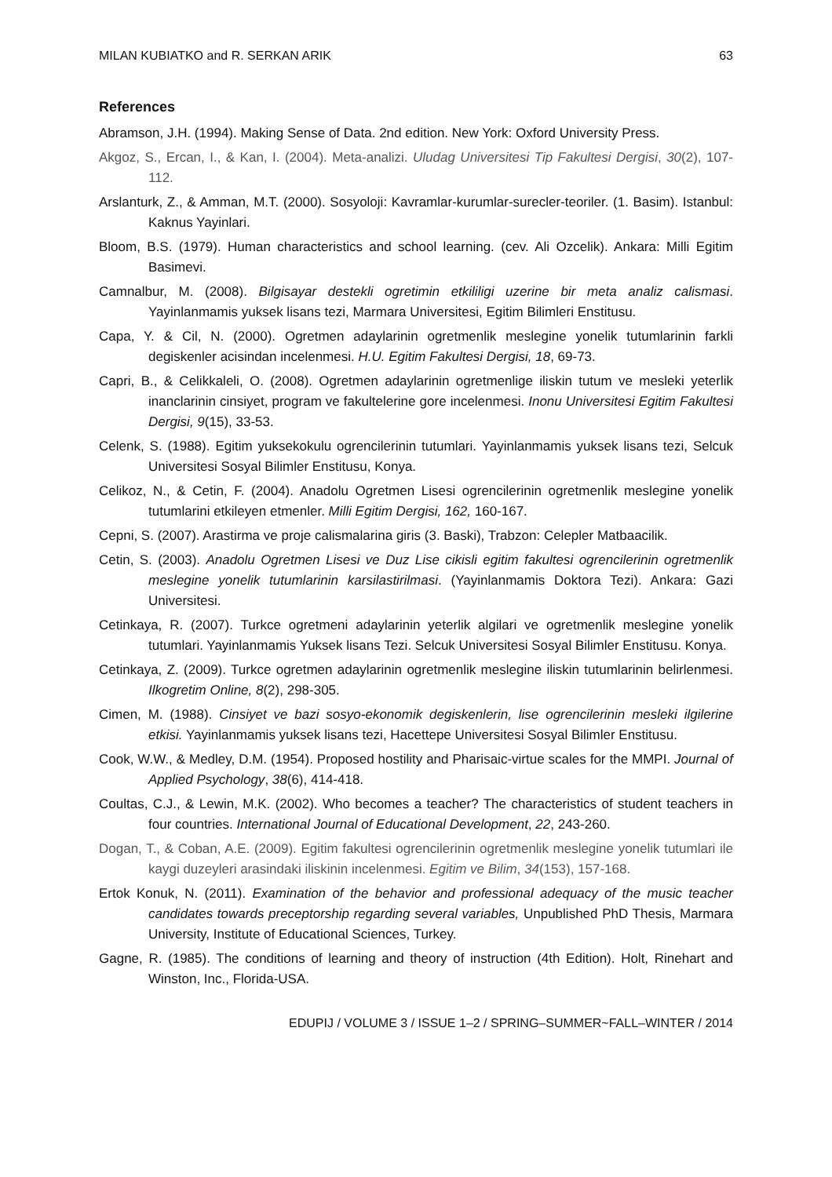MILAN KUBIATKO and R. SERKAN ARIK 63
References
Abramson, J.H. (1994). Making Sense of Data. 2nd edition. New York: Oxford University Press.
Akgoz, S., Ercan, I., & Kan, I. (2004). Meta-analizi. Uludag Universitesi Tip Fakultesi Dergisi, 30(2), 107-112.
Arslanturk, Z., & Amman, M.T. (2000). Sosyoloji: Kavramlar-kurumlar-surecler-teoriler. (1. Basim). Istanbul: Kaknus Yayinlari.
Bloom, B.S. (1979). Human characteristics and school learning. (cev. Ali Ozcelik). Ankara: Milli Egitim Basimevi.
Camnalbur, M. (2008). Bilgisayar destekli ogretimin etkililigi uzerine bir meta analiz calismasi. Yayinlanmamis yuksek lisans tezi, Marmara Universitesi, Egitim Bilimleri Enstitusu.
Capa, Y. & Cil, N. (2000). Ogretmen adaylarinin ogretmenlik meslegine yonelik tutumlarinin farkli degiskenler acisindan incelenmesi. H.U. Egitim Fakultesi Dergisi, 18, 69-73.
Capri, B., & Celikkaleli, O. (2008). Ogretmen adaylarinin ogretmenlige iliskin tutum ve mesleki yeterlik inanclarinin cinsiyet, program ve fakultelerine gore incelenmesi. Inonu Universitesi Egitim Fakultesi Dergisi, 9(15), 33-53.
Celenk, S. (1988). Egitim yuksekokulu ogrencilerinin tutumlari. Yayinlanmamis yuksek lisans tezi, Selcuk Universitesi Sosyal Bilimler Enstitusu, Konya.
Celikoz, N., & Cetin, F. (2004). Anadolu Ogretmen Lisesi ogrencilerinin ogretmenlik meslegine yonelik tutumlarini etkileyen etmenler. Milli Egitim Dergisi, 162, 160-167.
Cepni, S. (2007). Arastirma ve proje calismalarina giris (3. Baski), Trabzon: Celepler Matbaacilik.
Cetin, S. (2003). Anadolu Ogretmen Lisesi ve Duz Lise cikisli egitim fakultesi ogrencilerinin ogretmenlik meslegine yonelik tutumlarinin karsilastirilmasi. (Yayinlanmamis Doktora Tezi). Ankara: Gazi Universitesi.
Cetinkaya, R. (2007). Turkce ogretmeni adaylarinin yeterlik algilari ve ogretmenlik meslegine yonelik tutumlari. Yayinlanmamis Yuksek lisans Tezi. Selcuk Universitesi Sosyal Bilimler Enstitusu. Konya.
Cetinkaya, Z. (2009). Turkce ogretmen adaylarinin ogretmenlik meslegine iliskin tutumlarinin belirlenmesi. Ilkogretim Online, 8(2), 298-305.
Cimen, M. (1988). Cinsiyet ve bazi sosyo-ekonomik degiskenlerin, lise ogrencilerinin mesleki ilgilerine etkisi. Yayinlanmamis yuksek lisans tezi, Hacettepe Universitesi Sosyal Bilimler Enstitusu.
Cook, W.W., & Medley, D.M. (1954). Proposed hostility and Pharisaic-virtue scales for the MMPI. Journal of Applied Psychology, 38(6), 414-418.
Coultas, C.J., & Lewin, M.K. (2002). Who becomes a teacher? The characteristics of student teachers in four countries. International Journal of Educational Development, 22, 243-260.
Dogan, T., & Coban, A.E. (2009). Egitim fakultesi ogrencilerinin ogretmenlik meslegine yonelik tutumlari ile kaygi duzeyleri arasindaki iliskinin incelenmesi. Egitim ve Bilim, 34(153), 157-168.
Ertok Konuk, N. (2011). Examination of the behavior and professional adequacy of the music teacher candidates towards preceptorship regarding several variables, Unpublished PhD Thesis, Marmara University, Institute of Educational Sciences, Turkey.
Gagne, R. (1985). The conditions of learning and theory of instruction (4th Edition). Holt, Rinehart and Winston, Inc., Florida-USA.
EDUPIJ / VOLUME 3 / ISSUE 1–2 / SPRING–SUMMER~FALL–WINTER / 2014